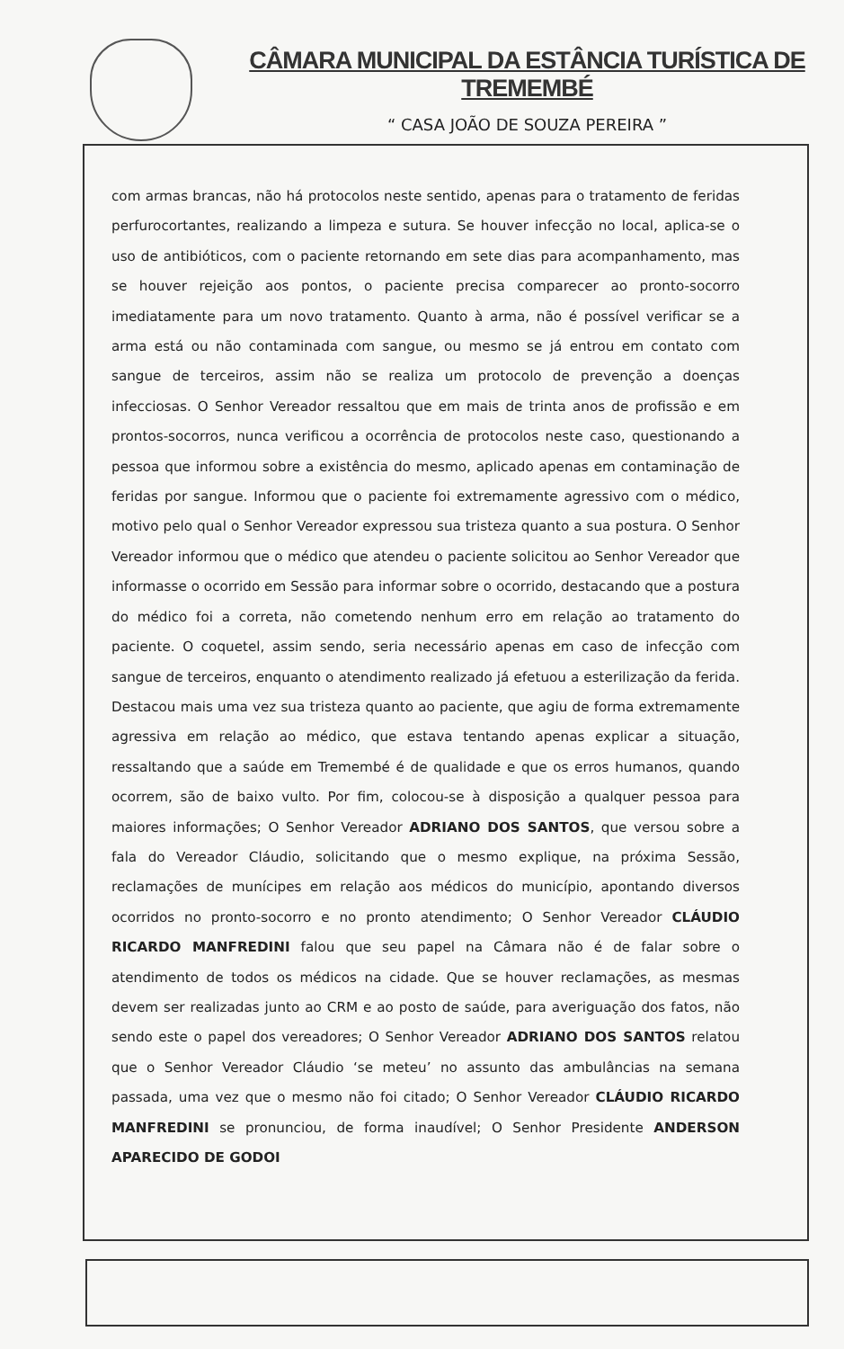CÂMARA MUNICIPAL DA ESTÂNCIA TURÍSTICA DE TREMEMBÉ
“ CASA JOÃO DE SOUZA PEREIRA ”
com armas brancas, não há protocolos neste sentido, apenas para o tratamento de feridas perfurocortantes, realizando a limpeza e sutura. Se houver infecção no local, aplica-se o uso de antibióticos, com o paciente retornando em sete dias para acompanhamento, mas se houver rejeição aos pontos, o paciente precisa comparecer ao pronto-socorro imediatamente para um novo tratamento. Quanto à arma, não é possível verificar se a arma está ou não contaminada com sangue, ou mesmo se já entrou em contato com sangue de terceiros, assim não se realiza um protocolo de prevenção a doenças infecciosas. O Senhor Vereador ressaltou que em mais de trinta anos de profissão e em prontos-socorros, nunca verificou a ocorrência de protocolos neste caso, questionando a pessoa que informou sobre a existência do mesmo, aplicado apenas em contaminação de feridas por sangue. Informou que o paciente foi extremamente agressivo com o médico, motivo pelo qual o Senhor Vereador expressou sua tristeza quanto a sua postura. O Senhor Vereador informou que o médico que atendeu o paciente solicitou ao Senhor Vereador que informasse o ocorrido em Sessão para informar sobre o ocorrido, destacando que a postura do médico foi a correta, não cometendo nenhum erro em relação ao tratamento do paciente. O coquetel, assim sendo, seria necessário apenas em caso de infecção com sangue de terceiros, enquanto o atendimento realizado já efetuou a esterilização da ferida. Destacou mais uma vez sua tristeza quanto ao paciente, que agiu de forma extremamente agressiva em relação ao médico, que estava tentando apenas explicar a situação, ressaltando que a saúde em Tremembé é de qualidade e que os erros humanos, quando ocorrem, são de baixo vulto. Por fim, colocou-se à disposição a qualquer pessoa para maiores informações; O Senhor Vereador ADRIANO DOS SANTOS, que versou sobre a fala do Vereador Cláudio, solicitando que o mesmo explique, na próxima Sessão, reclamações de munícipes em relação aos médicos do município, apontando diversos ocorridos no pronto-socorro e no pronto atendimento; O Senhor Vereador CLÁUDIO RICARDO MANFREDINI falou que seu papel na Câmara não é de falar sobre o atendimento de todos os médicos na cidade. Que se houver reclamações, as mesmas devem ser realizadas junto ao CRM e ao posto de saúde, para averiguação dos fatos, não sendo este o papel dos vereadores; O Senhor Vereador ADRIANO DOS SANTOS relatou que o Senhor Vereador Cláudio ‘se meteu’ no assunto das ambulâncias na semana passada, uma vez que o mesmo não foi citado; O Senhor Vereador CLÁUDIO RICARDO MANFREDINI se pronunciou, de forma inaudível; O Senhor Presidente ANDERSON APARECIDO DE GODOI